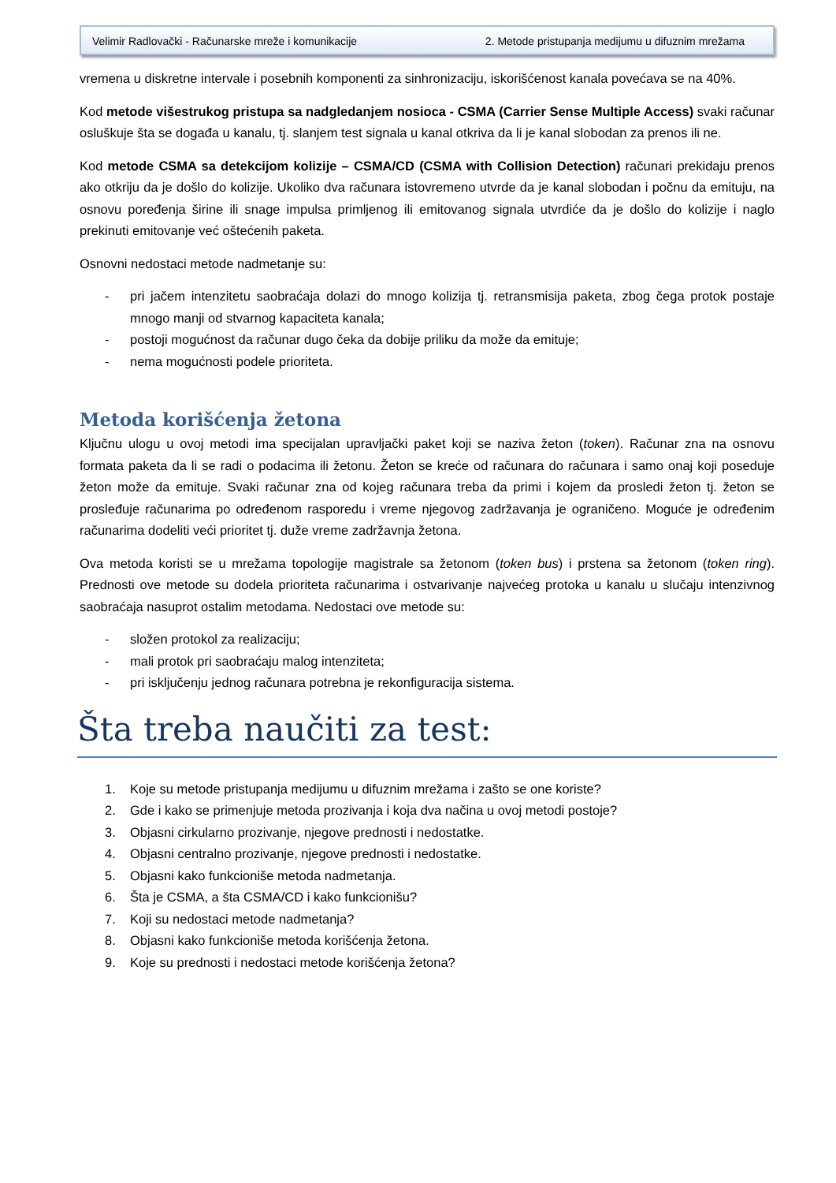Velimir Radlovački - Računarske mreže i komunikacije 2. Metode pristupanja medijumu u difuznim mrežama
vremena u diskretne intervale i posebnih komponenti za sinhronizaciju, iskorišćenost kanala povećava se na 40%.
Kod metode višestrukog pristupa sa nadgledanjem nosioca - CSMA (Carrier Sense Multiple Access) svaki računar osluškuje šta se događa u kanalu, tj. slanjem test signala u kanal otkriva da li je kanal slobodan za prenos ili ne.
Kod metode CSMA sa detekcijom kolizije – CSMA/CD (CSMA with Collision Detection) računari prekidaju prenos ako otkriju da je došlo do kolizije. Ukoliko dva računara istovremeno utvrde da je kanal slobodan i počnu da emituju, na osnovu poređenja širine ili snage impulsa primljenog ili emitovanog signala utvrdiće da je došlo do kolizije i naglo prekinuti emitovanje već oštećenih paketa.
Osnovni nedostaci metode nadmetanje su:
- pri jačem intenzitetu saobraćaja dolazi do mnogo kolizija tj. retransmisija paketa, zbog čega protok postaje mnogo manji od stvarnog kapaciteta kanala;
- postoji mogućnost da računar dugo čeka da dobije priliku da može da emituje;
- nema mogućnosti podele prioriteta.
Metoda korišćenja žetona
Ključnu ulogu u ovoj metodi ima specijalan upravljački paket koji se naziva žeton (token). Računar zna na osnovu formata paketa da li se radi o podacima ili žetonu. Žeton se kreće od računara do računara i samo onaj koji poseduje žeton može da emituje. Svaki računar zna od kojeg računara treba da primi i kojem da prosledi žeton tj. žeton se prosleđuje računarima po određenom rasporedu i vreme njegovog zadržavanja je ograničeno. Moguće je određenim računarima dodeliti veći prioritet tj. duže vreme zadržavnja žetona.
Ova metoda koristi se u mrežama topologije magistrale sa žetonom (token bus) i prstena sa žetonom (token ring). Prednosti ove metode su dodela prioriteta računarima i ostvarivanje najvećeg protoka u kanalu u slučaju intenzivnog saobraćaja nasuprot ostalim metodama. Nedostaci ove metode su:
- složen protokol za realizaciju;
- mali protok pri saobraćaju malog intenziteta;
- pri isključenju jednog računara potrebna je rekonfiguracija sistema.
Šta treba naučiti za test:
1. Koje su metode pristupanja medijumu u difuznim mrežama i zašto se one koriste?
2. Gde i kako se primenjuje metoda prozivanja i koja dva načina u ovoj metodi postoje?
3. Objasni cirkularno prozivanje, njegove prednosti i nedostatke.
4. Objasni centralno prozivanje, njegove prednosti i nedostatke.
5. Objasni kako funkcioniše metoda nadmetanja.
6. Šta je CSMA, a šta CSMA/CD i kako funkcionišu?
7. Koji su nedostaci metode nadmetanja?
8. Objasni kako funkcioniše metoda korišćenja žetona.
9. Koje su prednosti i nedostaci metode korišćenja žetona?